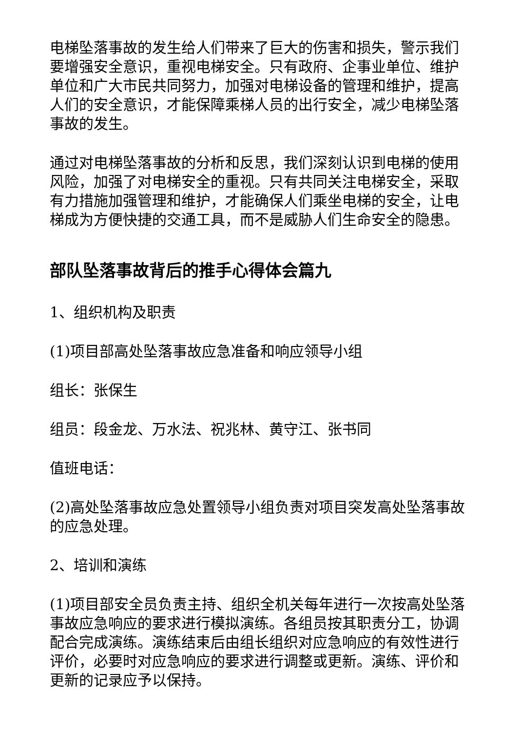电梯坠落事故的发生给人们带来了巨大的伤害和损失，警示我们要增强安全意识，重视电梯安全。只有政府、企事业单位、维护单位和广大市民共同努力，加强对电梯设备的管理和维护，提高人们的安全意识，才能保障乘梯人员的出行安全，减少电梯坠落事故的发生。
通过对电梯坠落事故的分析和反思，我们深刻认识到电梯的使用风险，加强了对电梯安全的重视。只有共同关注电梯安全，采取有力措施加强管理和维护，才能确保人们乘坐电梯的安全，让电梯成为方便快捷的交通工具，而不是威胁人们生命安全的隐患。
部队坠落事故背后的推手心得体会篇九
1、组织机构及职责
(1)项目部高处坠落事故应急准备和响应领导小组
组长：张保生
组员：段金龙、万水法、祝兆林、黄守江、张书同
值班电话：
(2)高处坠落事故应急处置领导小组负责对项目突发高处坠落事故的应急处理。
2、培训和演练
(1)项目部安全员负责主持、组织全机关每年进行一次按高处坠落事故应急响应的要求进行模拟演练。各组员按其职责分工，协调配合完成演练。演练结束后由组长组织对应急响应的有效性进行评价，必要时对应急响应的要求进行调整或更新。演练、评价和更新的记录应予以保持。